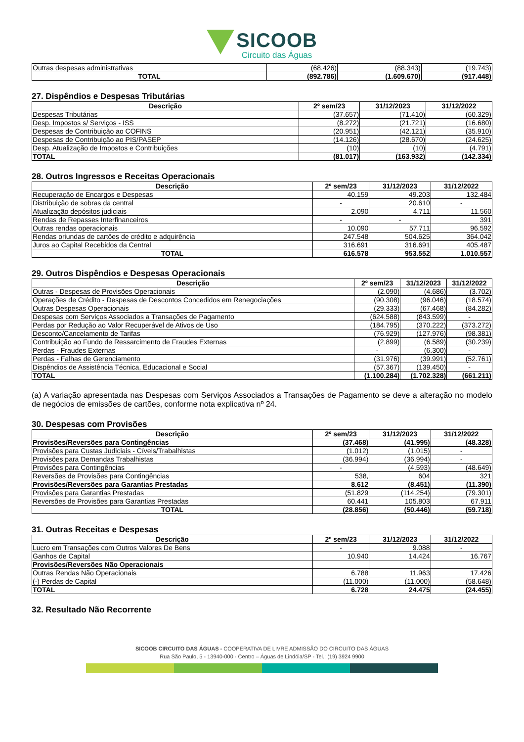SICOOB Circuito das Águas
| Outras despesas administrativas | (68.426) | (88.343) | (19.743) |
| TOTAL | (892.786) | (1.609.670) | (917.448) |
27. Dispêndios e Despesas Tributárias
| Descrição | 2º sem/23 | 31/12/2023 | 31/12/2022 |
| --- | --- | --- | --- |
| Despesas Tributárias | (37.657) | (71.410) | (60.329) |
| Desp. Impostos s/ Serviços - ISS | (8.272) | (21.721) | (16.680) |
| Despesas de Contribuição ao COFINS | (20.951) | (42.121) | (35.910) |
| Despesas de Contribuição ao PIS/PASEP | (14.126) | (28.670) | (24.625) |
| Desp. Atualização de Impostos e Contribuições | (10) | (10) | (4.791) |
| TOTAL | (81.017) | (163.932) | (142.334) |
28. Outros Ingressos e Receitas Operacionais
| Descrição | 2º sem/23 | 31/12/2023 | 31/12/2022 |
| --- | --- | --- | --- |
| Recuperação de Encargos e Despesas | 40.159 | 49.203 | 132.484 |
| Distribuição de sobras da central | - | 20.610 | - |
| Atualização depósitos judiciais | 2.090 | 4.711 | 11.560 |
| Rendas de Repasses Interfinanceiros | - | - | 391 |
| Outras rendas operacionais | 10.090 | 57.711 | 96.592 |
| Rendas oriundas de cartões de crédito e adquirência | 247.548 | 504.625 | 364.042 |
| Juros ao Capital Recebidos da Central | 316.691 | 316.691 | 405.487 |
| TOTAL | 616.578 | 953.552 | 1.010.557 |
29. Outros Dispêndios e Despesas Operacionais
| Descrição | 2º sem/23 | 31/12/2023 | 31/12/2022 |
| --- | --- | --- | --- |
| Outras - Despesas de Provisões Operacionais | (2.090) | (4.686) | (3.702) |
| Operações de Crédito - Despesas de Descontos Concedidos em Renegociações | (90.308) | (96.046) | (18.574) |
| Outras Despesas Operacionais | (29.333) | (67.468) | (84.282) |
| Despesas com Serviços Associados a Transações de Pagamento | (624.588) | (843.599) | - |
| Perdas por Redução ao Valor Recuperável de Ativos de Uso | (184.795) | (370.222) | (373.272) |
| Desconto/Cancelamento de Tarifas | (76.929) | (127.976) | (98.381) |
| Contribuição ao Fundo de Ressarcimento de Fraudes Externas | (2.899) | (6.589) | (30.239) |
| Perdas - Fraudes Externas | - | (6.300) | - |
| Perdas - Falhas de Gerenciamento | (31.976) | (39.991) | (52.761) |
| Dispêndios de Assistência Técnica, Educacional e Social | (57.367) | (139.450) | - |
| TOTAL | (1.100.284) | (1.702.328) | (661.211) |
(a) A variação apresentada nas Despesas com Serviços Associados a Transações de Pagamento se deve a alteração no modelo de negócios de emissões de cartões, conforme nota explicativa nº 24.
30. Despesas com Provisões
| Descrição | 2º sem/23 | 31/12/2023 | 31/12/2022 |
| --- | --- | --- | --- |
| Provisões/Reversões para Contingências | (37.468) | (41.995) | (48.328) |
| Provisões para Custas Judiciais - Cíveis/Trabalhistas | (1.012) | (1.015) | - |
| Provisões para Demandas Trabalhistas | (36.994) | (36.994) | - |
| Provisões para Contingências | - | (4.593) | (48.649) |
| Reversões de Provisões para Contingências | 538, | 604 | 321 |
| Provisões/Reversões para Garantias Prestadas | 8.612 | (8.451) | (11.390) |
| Provisões para Garantias Prestadas | (51.829 | (114.254) | (79.301) |
| Reversões de Provisões para Garantias Prestadas | 60.441 | 105.803 | 67.911 |
| TOTAL | (28.856) | (50.446) | (59.718) |
31. Outras Receitas e Despesas
| Descrição | 2º sem/23 | 31/12/2023 | 31/12/2022 |
| --- | --- | --- | --- |
| Lucro em Transações com Outros Valores De Bens | - | 9.088 | - |
| Ganhos de Capital | 10.940 | 14.424 | 16.767 |
| Provisões/Reversões Não Operacionais | | | |
| Outras Rendas Não Operacionais | 6.788 | 11.963 | 17.426 |
| (-) Perdas de Capital | (11.000) | (11.000) | (58.648) |
| TOTAL | 6.728 | 24.475 | (24.455) |
32. Resultado Não Recorrente
SICOOB CIRCUITO DAS ÁGUAS - COOPERATIVA DE LIVRE ADMISSÃO DO CIRCUITO DAS ÁGUAS
Rua São Paulo, 5 - 13940-000 - Centro – Águas de Lindóia/SP - Tel.: (19) 3924 9900